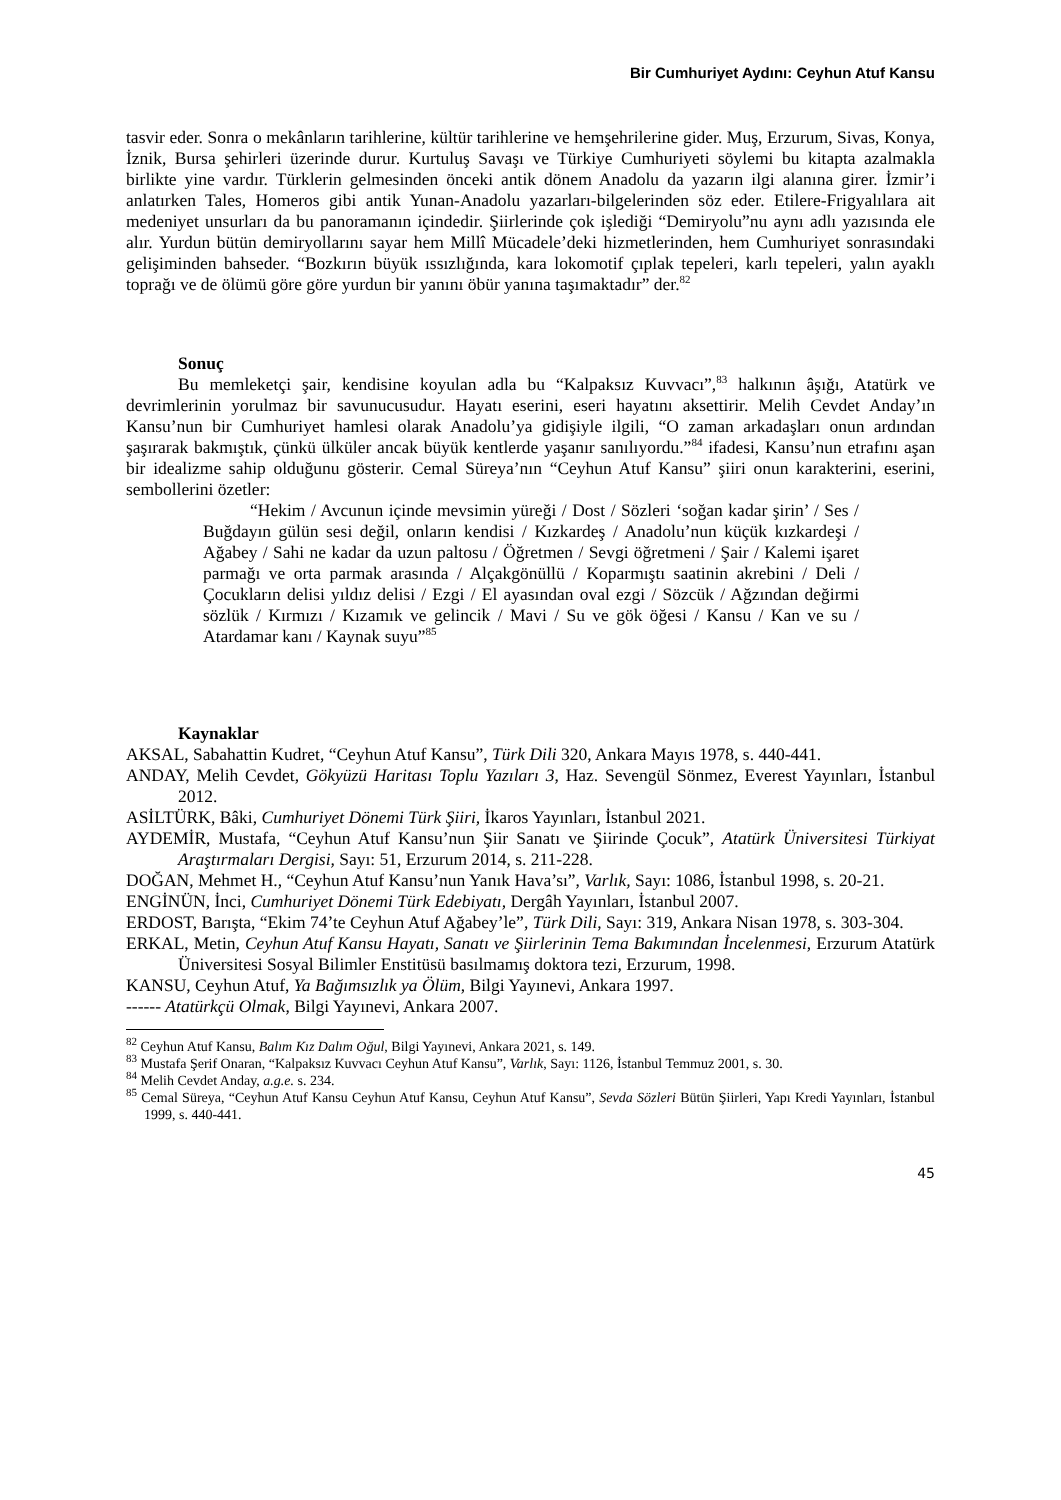Bir Cumhuriyet Aydını: Ceyhun Atuf Kansu
tasvir eder. Sonra o mekânların tarihlerine, kültür tarihlerine ve hemşehrilerine gider. Muş, Erzurum, Sivas, Konya, İznik, Bursa şehirleri üzerinde durur. Kurtuluş Savaşı ve Türkiye Cumhuriyeti söylemi bu kitapta azalmakla birlikte yine vardır. Türklerin gelmesinden önceki antik dönem Anadolu da yazarın ilgi alanına girer. İzmir’i anlatırken Tales, Homeros gibi antik Yunan-Anadolu yazarları-bilgelerinden söz eder. Etilere-Frigyalılara ait medeniyet unsurları da bu panoramanın içindedir. Şiirlerinde çok işlediği “Demiryolu”nu aynı adlı yazısında ele alır. Yurdun bütün demiryollarını sayar hem Millî Mücadele’deki hizmetlerinden, hem Cumhuriyet sonrasındaki gelişiminden bahseder. “Bozkırın büyük ıssızlığında, kara lokomotif çıplak tepeleri, karlı tepeleri, yalın ayaklı toprağı ve de ölümü göre göre yurdun bir yanını öbür yanına taşımaktadır” der.<sup>82</sup>
Sonuç
Bu memleketçi şair, kendisine koyulan adla bu “Kalpaksız Kuvvacı”,<sup>83</sup> halkının âşığı, Atatürk ve devrimlerinin yorulmaz bir savunucusudur. Hayatı eserini, eseri hayatını aksettirir. Melih Cevdet Anday’ın Kansu’nun bir Cumhuriyet hamlesi olarak Anadolu’ya gidişiyle ilgili, “O zaman arkadaşları onun ardından şaşırarak bakmıştık, çünkü ülküler ancak büyük kentlerde yaşanır sanılıyordu.”<sup>84</sup> ifadesi, Kansu’nun etrafını aşan bir idealizme sahip olduğunu gösterir. Cemal Süreya’nın “Ceyhun Atuf Kansu” şiiri onun karakterini, eserini, sembollerini özetler:
“Hekim / Avcunun içinde mevsimin yüreği / Dost / Sözleri ‘soğan kadar şirin’ / Ses / Buğdayın gülün sesi değil, onların kendisi / Kızkardeş / Anadolu’nun küçük kızkardeşi / Ağabey / Sahi ne kadar da uzun paltosu / Öğretmen / Sevgi öğretmeni / Şair / Kalemi işaret parmağı ve orta parmak arasında / Alçakgönüllü / Koparmıştı saatinin akrebini / Deli / Çocukların delisi yıldız delisi / Ezgi / El ayasından oval ezgi / Sözcük / Ağzından değirmi sözlük / Kırmızı / Kızamık ve gelincik / Mavi / Su ve gök öğesi / Kansu / Kan ve su / Atardamar kanı / Kaynak suyu”<sup>85</sup>
Kaynaklar
AKSAL, Sabahattin Kudret, “Ceyhun Atuf Kansu”, Türk Dili 320, Ankara Mayıs 1978, s. 440-441.
ANDAY, Melih Cevdet, Gökyüzü Haritası Toplu Yazıları 3, Haz. Sevengül Sönmez, Everest Yayınları, İstanbul 2012.
ASİLTÜRK, Bâki, Cumhuriyet Dönemi Türk Şiiri, İkaros Yayınları, İstanbul 2021.
AYDEMİR, Mustafa, “Ceyhun Atuf Kansu’nun Şiir Sanatı ve Şiirinde Çocuk”, Atatürk Üniversitesi Türkiyat Araştırmaları Dergisi, Sayı: 51, Erzurum 2014, s. 211-228.
DOĞAN, Mehmet H., “Ceyhun Atuf Kansu’nun Yanık Hava’sı”, Varlık, Sayı: 1086, İstanbul 1998, s. 20-21.
ENGİNÜN, İnci, Cumhuriyet Dönemi Türk Edebiyatı, Dergâh Yayınları, İstanbul 2007.
ERDOST, Barışta, “Ekim 74’te Ceyhun Atuf Ağabey’le”, Türk Dili, Sayı: 319, Ankara Nisan 1978, s. 303-304.
ERKAL, Metin, Ceyhun Atuf Kansu Hayatı, Sanatı ve Şiirlerinin Tema Bakımından İncelenmesi, Erzurum Atatürk Üniversitesi Sosyal Bilimler Enstitüsü basılmamış doktora tezi, Erzurum, 1998.
KANSU, Ceyhun Atuf, Ya Bağımsızlık ya Ölüm, Bilgi Yayınevi, Ankara 1997.
------ Atatürkçü Olmak, Bilgi Yayınevi, Ankara 2007.
<sup>82</sup> Ceyhun Atuf Kansu, Balım Kız Dalım Oğul, Bilgi Yayınevi, Ankara 2021, s. 149.
<sup>83</sup> Mustafa Şerif Onaran, “Kalpaksız Kuvvacı Ceyhun Atuf Kansu”, Varlık, Sayı: 1126, İstanbul Temmuz 2001, s. 30.
<sup>84</sup> Melih Cevdet Anday, a.g.e. s. 234.
<sup>85</sup> Cemal Süreya, “Ceyhun Atuf Kansu Ceyhun Atuf Kansu, Ceyhun Atuf Kansu”, Sevda Sözleri Bütün Şiirleri, Yapı Kredi Yayınları, İstanbul 1999, s. 440-441.
45